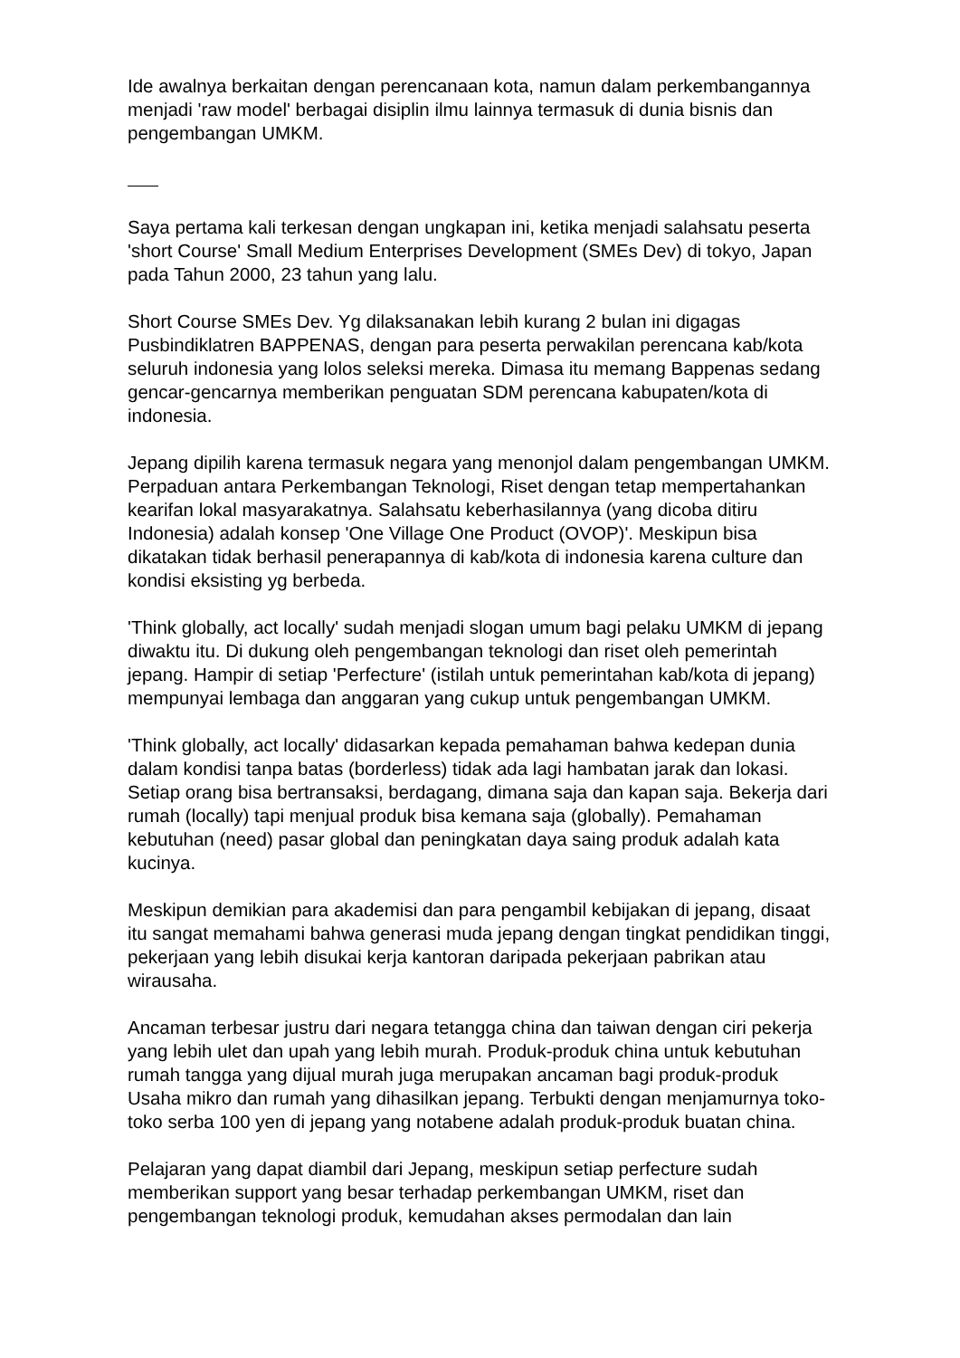Ide awalnya berkaitan dengan perencanaan kota, namun dalam perkembangannya menjadi 'raw model' berbagai disiplin ilmu lainnya termasuk di dunia bisnis dan pengembangan UMKM.
Saya pertama kali terkesan dengan ungkapan ini, ketika menjadi salahsatu peserta 'short Course' Small Medium Enterprises Development (SMEs Dev) di tokyo, Japan pada Tahun 2000, 23 tahun yang lalu.
Short Course SMEs Dev. Yg dilaksanakan lebih kurang 2 bulan ini digagas Pusbindiklatren BAPPENAS, dengan para peserta perwakilan perencana kab/kota seluruh indonesia yang lolos seleksi mereka. Dimasa itu memang Bappenas sedang gencar-gencarnya memberikan penguatan SDM perencana kabupaten/kota di indonesia.
Jepang dipilih karena termasuk negara yang menonjol dalam pengembangan UMKM. Perpaduan antara Perkembangan Teknologi, Riset dengan tetap mempertahankan kearifan lokal masyarakatnya. Salahsatu keberhasilannya (yang dicoba ditiru Indonesia) adalah konsep 'One Village One Product (OVOP)'. Meskipun bisa dikatakan tidak berhasil penerapannya di kab/kota di indonesia karena culture dan kondisi eksisting yg berbeda.
'Think globally, act locally' sudah menjadi slogan umum bagi pelaku UMKM di jepang diwaktu itu. Di dukung oleh pengembangan teknologi dan riset oleh pemerintah jepang. Hampir di setiap 'Perfecture' (istilah untuk pemerintahan kab/kota di jepang) mempunyai lembaga dan anggaran yang cukup untuk pengembangan UMKM.
'Think globally, act locally' didasarkan kepada pemahaman bahwa kedepan dunia dalam kondisi tanpa batas (borderless) tidak ada lagi hambatan jarak dan lokasi. Setiap orang bisa bertransaksi, berdagang, dimana saja dan kapan saja. Bekerja dari rumah (locally) tapi menjual produk bisa kemana saja (globally). Pemahaman kebutuhan (need) pasar global dan peningkatan daya saing produk adalah kata kucinya.
Meskipun demikian para akademisi dan para pengambil kebijakan di jepang, disaat itu sangat memahami bahwa generasi muda jepang dengan tingkat pendidikan tinggi, pekerjaan yang lebih disukai kerja kantoran daripada pekerjaan pabrikan atau wirausaha.
Ancaman terbesar justru dari negara tetangga china dan taiwan dengan ciri pekerja yang lebih ulet dan upah yang lebih murah. Produk-produk china untuk kebutuhan rumah tangga yang dijual murah juga merupakan ancaman bagi produk-produk Usaha mikro dan rumah yang dihasilkan jepang. Terbukti dengan menjamurnya toko-toko serba 100 yen di jepang yang notabene adalah produk-produk buatan china.
Pelajaran yang dapat diambil dari Jepang, meskipun setiap perfecture sudah memberikan support yang besar terhadap perkembangan UMKM, riset dan pengembangan teknologi produk, kemudahan akses permodalan dan lain